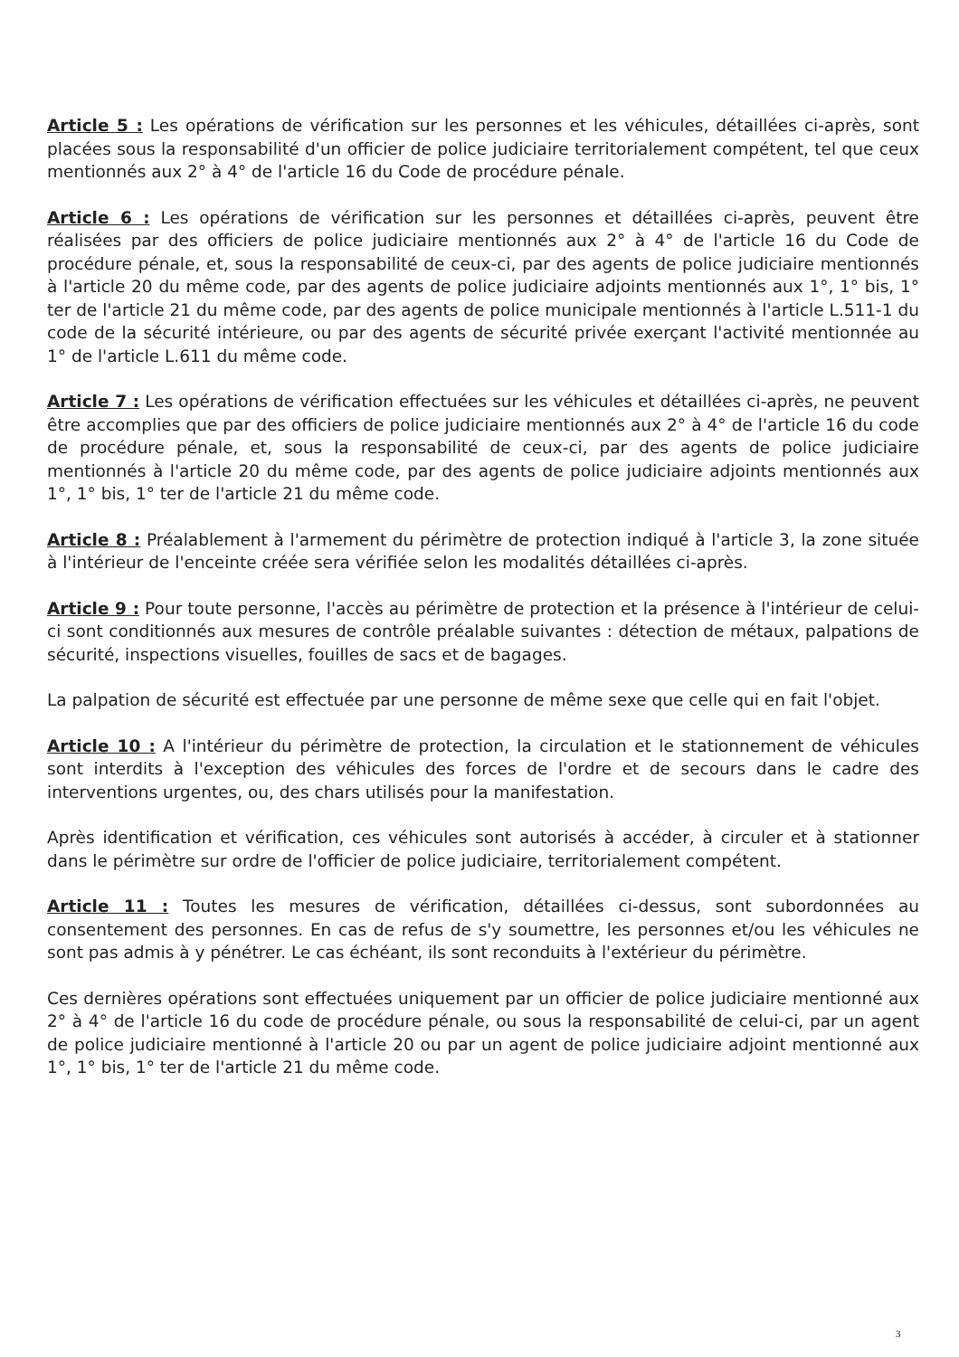Article 5 : Les opérations de vérification sur les personnes et les véhicules, détaillées ci-après, sont placées sous la responsabilité d'un officier de police judiciaire territorialement compétent, tel que ceux mentionnés aux 2° à 4° de l'article 16 du Code de procédure pénale.
Article 6 : Les opérations de vérification sur les personnes et détaillées ci-après, peuvent être réalisées par des officiers de police judiciaire mentionnés aux 2° à 4° de l'article 16 du Code de procédure pénale, et, sous la responsabilité de ceux-ci, par des agents de police judiciaire mentionnés à l'article 20 du même code, par des agents de police judiciaire adjoints mentionnés aux 1°, 1° bis, 1° ter de l'article 21 du même code, par des agents de police municipale mentionnés à l'article L.511-1 du code de la sécurité intérieure, ou par des agents de sécurité privée exerçant l'activité mentionnée au 1° de l'article L.611 du même code.
Article 7 : Les opérations de vérification effectuées sur les véhicules et détaillées ci-après, ne peuvent être accomplies que par des officiers de police judiciaire mentionnés aux 2° à 4° de l'article 16 du code de procédure pénale, et, sous la responsabilité de ceux-ci, par des agents de police judiciaire mentionnés à l'article 20 du même code, par des agents de police judiciaire adjoints mentionnés aux 1°, 1° bis, 1° ter de l'article 21 du même code.
Article 8 : Préalablement à l'armement du périmètre de protection indiqué à l'article 3, la zone située à l'intérieur de l'enceinte créée sera vérifiée selon les modalités détaillées ci-après.
Article 9 : Pour toute personne, l'accès au périmètre de protection et la présence à l'intérieur de celui-ci sont conditionnés aux mesures de contrôle préalable suivantes : détection de métaux, palpations de sécurité, inspections visuelles, fouilles de sacs et de bagages.
La palpation de sécurité est effectuée par une personne de même sexe que celle qui en fait l'objet.
Article 10 : A l'intérieur du périmètre de protection, la circulation et le stationnement de véhicules sont interdits à l'exception des véhicules des forces de l'ordre et de secours dans le cadre des interventions urgentes, ou, des chars utilisés pour la manifestation.
Après identification et vérification, ces véhicules sont autorisés à accéder, à circuler et à stationner dans le périmètre sur ordre de l'officier de police judiciaire, territorialement compétent.
Article 11 : Toutes les mesures de vérification, détaillées ci-dessus, sont subordonnées au consentement des personnes. En cas de refus de s'y soumettre, les personnes et/ou les véhicules ne sont pas admis à y pénétrer. Le cas échéant, ils sont reconduits à l'extérieur du périmètre.
Ces dernières opérations sont effectuées uniquement par un officier de police judiciaire mentionné aux 2° à 4° de l'article 16 du code de procédure pénale, ou sous la responsabilité de celui-ci, par un agent de police judiciaire mentionné à l'article 20 ou par un agent de police judiciaire adjoint mentionné aux 1°, 1° bis, 1° ter de l'article 21 du même code.
3